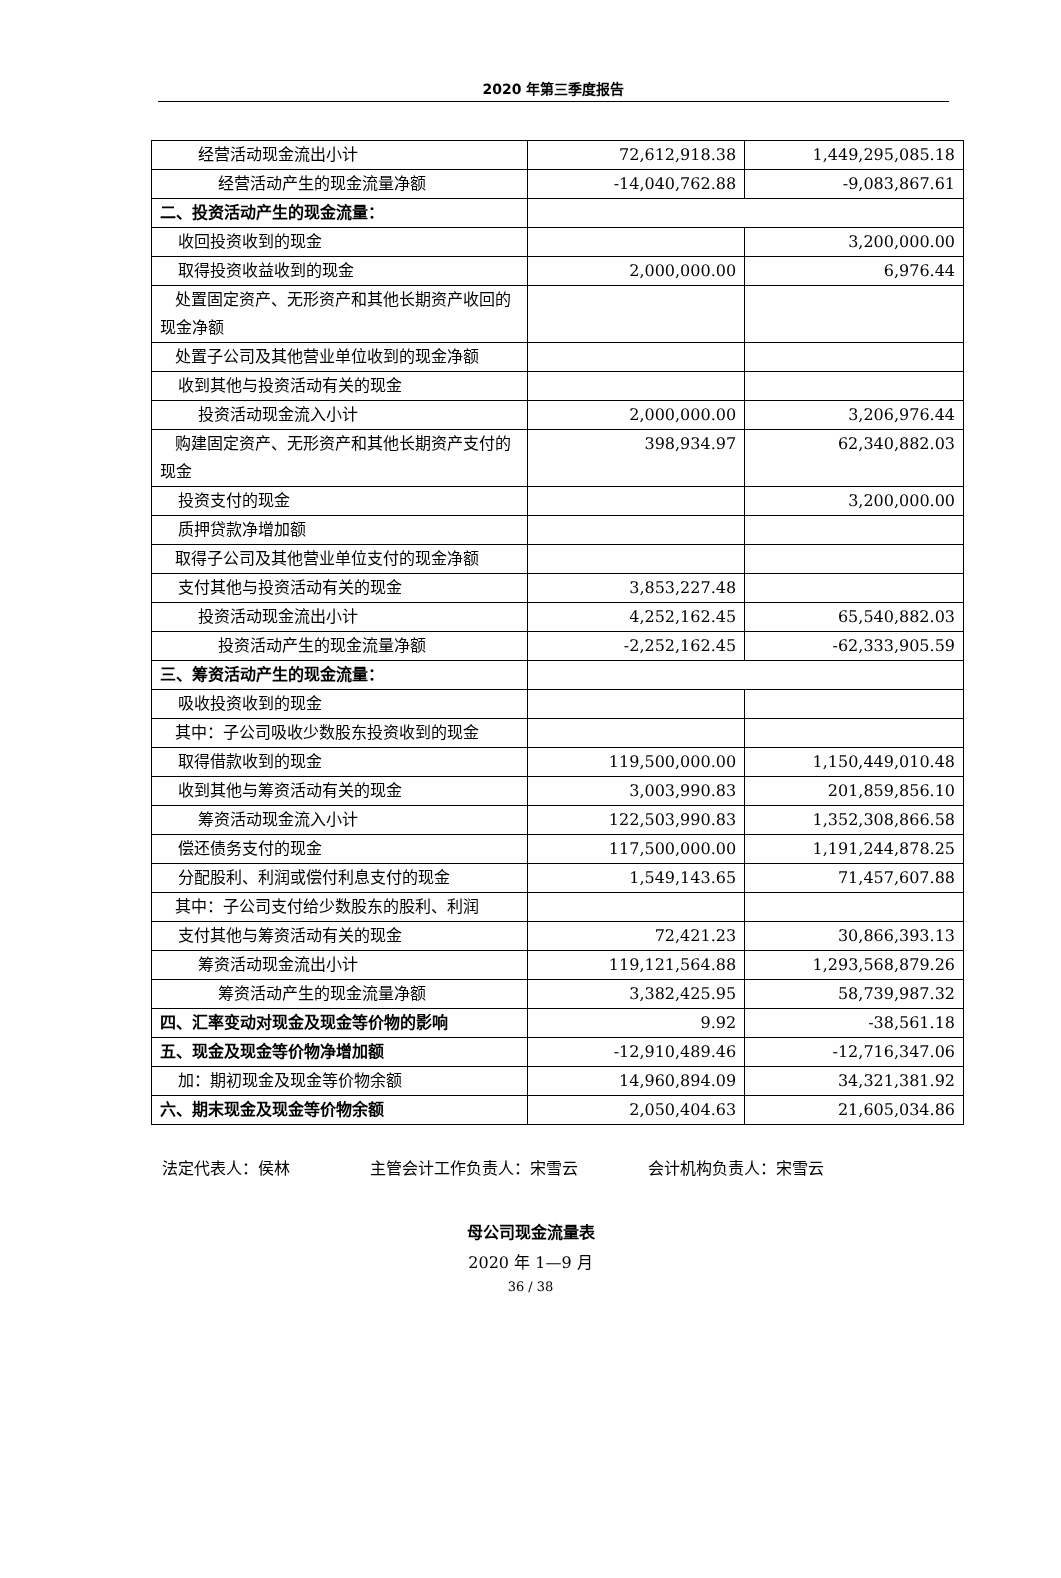2020 年第三季度报告
| 经营活动现金流出小计 | 72,612,918.38 | 1,449,295,085.18 |
| 经营活动产生的现金流量净额 | -14,040,762.88 | -9,083,867.61 |
| 二、投资活动产生的现金流量： | | |
| 收回投资收到的现金 | | 3,200,000.00 |
| 取得投资收益收到的现金 | 2,000,000.00 | 6,976.44 |
| 处置固定资产、无形资产和其他长期资产收回的现金净额 | | |
| 处置子公司及其他营业单位收到的现金净额 | | |
| 收到其他与投资活动有关的现金 | | |
| 投资活动现金流入小计 | 2,000,000.00 | 3,206,976.44 |
| 购建固定资产、无形资产和其他长期资产支付的现金 | 398,934.97 | 62,340,882.03 |
| 投资支付的现金 | | 3,200,000.00 |
| 质押贷款净增加额 | | |
| 取得子公司及其他营业单位支付的现金净额 | | |
| 支付其他与投资活动有关的现金 | 3,853,227.48 | |
| 投资活动现金流出小计 | 4,252,162.45 | 65,540,882.03 |
| 投资活动产生的现金流量净额 | -2,252,162.45 | -62,333,905.59 |
| 三、筹资活动产生的现金流量： | | |
| 吸收投资收到的现金 | | |
| 其中：子公司吸收少数股东投资收到的现金 | | |
| 取得借款收到的现金 | 119,500,000.00 | 1,150,449,010.48 |
| 收到其他与筹资活动有关的现金 | 3,003,990.83 | 201,859,856.10 |
| 筹资活动现金流入小计 | 122,503,990.83 | 1,352,308,866.58 |
| 偿还债务支付的现金 | 117,500,000.00 | 1,191,244,878.25 |
| 分配股利、利润或偿付利息支付的现金 | 1,549,143.65 | 71,457,607.88 |
| 其中：子公司支付给少数股东的股利、利润 | | |
| 支付其他与筹资活动有关的现金 | 72,421.23 | 30,866,393.13 |
| 筹资活动现金流出小计 | 119,121,564.88 | 1,293,568,879.26 |
| 筹资活动产生的现金流量净额 | 3,382,425.95 | 58,739,987.32 |
| 四、汇率变动对现金及现金等价物的影响 | 9.92 | -38,561.18 |
| 五、现金及现金等价物净增加额 | -12,910,489.46 | -12,716,347.06 |
| 加：期初现金及现金等价物余额 | 14,960,894.09 | 34,321,381.92 |
| 六、期末现金及现金等价物余额 | 2,050,404.63 | 21,605,034.86 |
法定代表人：侯林 主管会计工作负责人：宋雪云 会计机构负责人：宋雪云
母公司现金流量表
2020 年 1—9 月
36 / 38